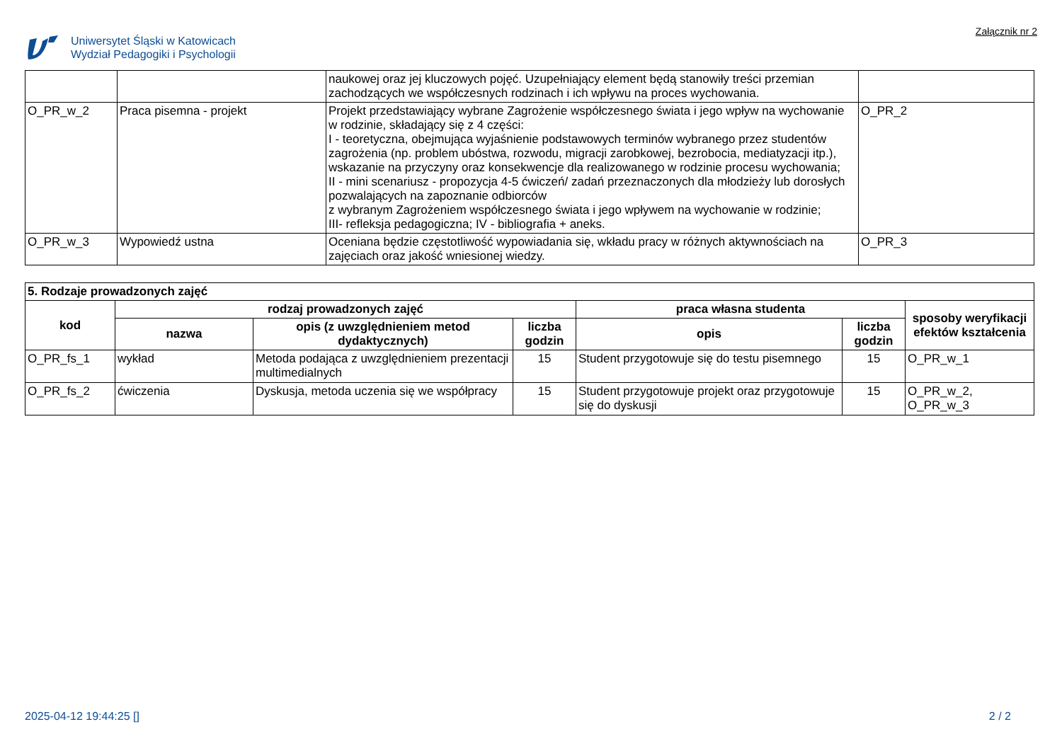Uniwersytet Śląski w Katowicach
Wydział Pedagogiki i Psychologii
Załącznik nr 2
| | | naukowej oraz jej kluczowych pojęć. Uzupełniający element będą stanowiły treści przemian zachodzących we współczesnych rodzinach i ich wpływu na proces wychowania. | |
| O_PR_w_2 | Praca pisemna - projekt | Projekt przedstawiający wybrane Zagrożenie współczesnego świata i jego wpływ na wychowanie w rodzinie, składający się z 4 części: I - teoretyczna, obejmująca wyjaśnienie podstawowych terminów wybranego przez studentów zagrożenia (np. problem ubóstwa, rozwodu, migracji zarobkowej, bezrobocia, mediatyzacji itp.), wskazanie na przyczyny oraz konsekwencje dla realizowanego w rodzinie procesu wychowania; II - mini scenariusz - propozycja 4-5 ćwiczeń/ zadań przeznaczonych dla młodzieży lub dorosłych pozwalających na zapoznanie odbiorców z wybranym Zagrożeniem współczesnego świata i jego wpływem na wychowanie w rodzinie; III- refleksja pedagogiczna; IV - bibliografia + aneks. | O_PR_2 |
| O_PR_w_3 | Wypowiedź ustna | Oceniana będzie częstotliwość wypowiadania się, wkładu pracy w różnych aktywnościach na zajęciach oraz jakość wniesionej wiedzy. | O_PR_3 |
| 5. Rodzaje prowadzonych zajęć | | | | | | |
| kod | rodzaj prowadzonych zajęć | | | praca własna studenta | | sposoby weryfikacji efektów kształcenia |
| | nazwa | opis (z uwzględnieniem metod dydaktycznych) | liczba godzin | opis | liczba godzin | |
| O_PR_fs_1 | wykład | Metoda podająca z uwzględnieniem prezentacji multimedialnych | 15 | Student przygotowuje się do testu pisemnego | 15 | O_PR_w_1 |
| O_PR_fs_2 | ćwiczenia | Dyskusja, metoda uczenia się we współpracy | 15 | Student przygotowuje projekt oraz przygotowuje się do dyskusji | 15 | O_PR_w_2, O_PR_w_3 |
2025-04-12 19:44:25 [] 2 / 2